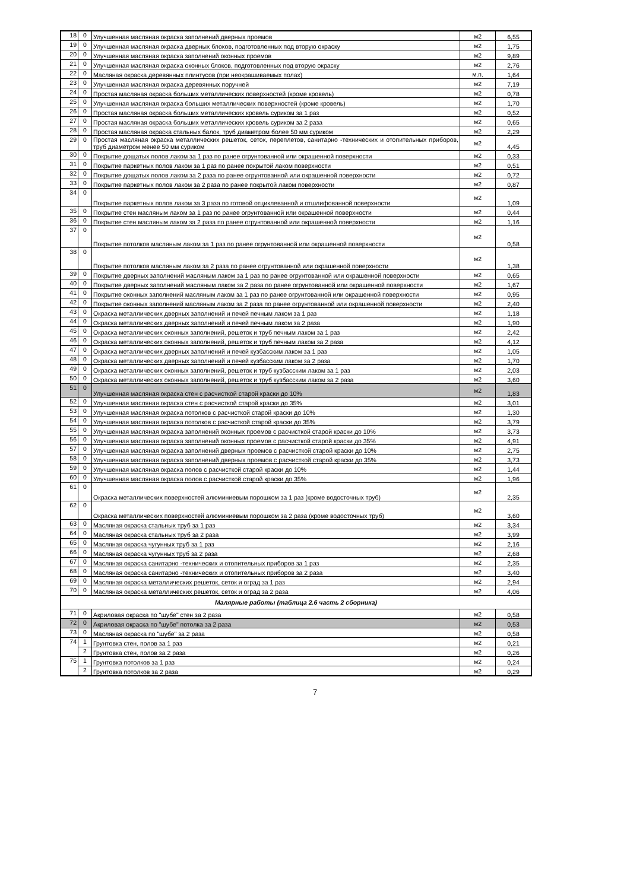| 18 | 0 | Улучшенная масляная окраска заполнений дверных проемов | м2 | 6,55 |
| 19 | 0 | Улучшенная масляная окраска дверных блоков, подготовленных под вторую окраску | м2 | 1,75 |
| 20 | 0 | Улучшенная масляная окраска заполнений оконных проемов | м2 | 9,89 |
| 21 | 0 | Улучшенная масляная окраска оконных блоков, подготовленных под вторую окраску | м2 | 2,76 |
| 22 | 0 | Масляная окраска деревянных плинтусов (при неокрашиваемых полах) | м.п. | 1,64 |
| 23 | 0 | Улучшенная масляная окраска деревянных поручней | м2 | 7,19 |
| 24 | 0 | Простая масляная окраска больших металлических поверхностей (кроме кровель) | м2 | 0,78 |
| 25 | 0 | Улучшенная масляная окраска больших металлических поверхностей (кроме кровель) | м2 | 1,70 |
| 26 | 0 | Простая масляная окраска больших металлических кровель суриком за 1 раз | м2 | 0,52 |
| 27 | 0 | Простая масляная окраска больших металлических кровель суриком за 2 раза | м2 | 0,65 |
| 28 | 0 | Простая масляная окраска стальных балок, труб диаметром более 50 мм суриком | м2 | 2,29 |
| 29 | 0 | Простая масляная окраска металлических решеток, сеток, переплетов, санитарно -технических и отопительных приборов, труб диаметром менее 50 мм суриком | м2 | 4,45 |
| 30 | 0 | Покрытие дощатых полов лаком за 1 раз по ранее огрунтованной или окрашенной поверхности | м2 | 0,33 |
| 31 | 0 | Покрытие паркетных полов лаком за 1 раз по ранее покрытой лаком поверхности | м2 | 0,51 |
| 32 | 0 | Покрытие дощатых полов лаком за 2 раза по ранее огрунтованной или окрашенной поверхности | м2 | 0,72 |
| 33 | 0 | Покрытие паркетных полов лаком за 2 раза по ранее покрытой лаком поверхности | м2 | 0,87 |
| 34 | 0 | Покрытие паркетных полов лаком за 3 раза по готовой отциклеванной и отшлифованной поверхности | м2 | 1,09 |
| 35 | 0 | Покрытие стен масляным лаком за 1 раз по ранее огрунтованной или окрашенной поверхности | м2 | 0,44 |
| 36 | 0 | Покрытие стен масляным лаком за 2 раза по ранее огрунтованной или окрашенной поверхности | м2 | 1,16 |
| 37 | 0 | Покрытие потолков масляным лаком за 1 раз по ранее огрунтованной или окрашенной поверхности | м2 | 0,58 |
| 38 | 0 | Покрытие потолков масляным лаком за 2 раза по ранее огрунтованной или окрашенной поверхности | м2 | 1,38 |
| 39 | 0 | Покрытие дверных заполнений масляным лаком за 1 раз по ранее огрунтованной или окрашенной поверхности | м2 | 0,65 |
| 40 | 0 | Покрытие дверных заполнений масляным лаком за 2 раза по ранее огрунтованной или окрашенной поверхности | м2 | 1,67 |
| 41 | 0 | Покрытие оконных заполнений масляным лаком за 1 раз по ранее огрунтованной или окрашенной поверхности | м2 | 0,95 |
| 42 | 0 | Покрытие оконных заполнений масляным лаком за 2 раза по ранее огрунтованной или окрашенной поверхности | м2 | 2,40 |
| 43 | 0 | Окраска металлических дверных заполнений и печей печным лаком за 1 раз | м2 | 1,18 |
| 44 | 0 | Окраска металлических дверных заполнений и печей печным лаком за 2 раза | м2 | 1,90 |
| 45 | 0 | Окраска металлических оконных заполнений, решеток и труб печным лаком за 1 раз | м2 | 2,42 |
| 46 | 0 | Окраска металлических оконных заполнений, решеток и труб печным лаком за 2 раза | м2 | 4,12 |
| 47 | 0 | Окраска металлических дверных заполнений и печей кузбасским лаком за 1 раз | м2 | 1,05 |
| 48 | 0 | Окраска металлических дверных заполнений и печей кузбасским лаком за 2 раза | м2 | 1,70 |
| 49 | 0 | Окраска металлических оконных заполнений, решеток и труб кузбасским лаком за 1 раз | м2 | 2,03 |
| 50 | 0 | Окраска металлических оконных заполнений, решеток и труб кузбасским лаком за 2 раза | м2 | 3,60 |
| 51 | 0 | Улучшенная масляная окраска стен с расчисткой старой краски до 10% | м2 | 1,83 |
| 52 | 0 | Улучшенная масляная окраска стен с расчисткой старой краски до 35% | м2 | 3,01 |
| 53 | 0 | Улучшенная масляная окраска потолков с расчисткой старой краски до 10% | м2 | 1,30 |
| 54 | 0 | Улучшенная масляная окраска потолков с расчисткой старой краски до 35% | м2 | 3,79 |
| 55 | 0 | Улучшенная масляная окраска заполнений оконных проемов с расчисткой старой краски до 10% | м2 | 3,73 |
| 56 | 0 | Улучшенная масляная окраска заполнений оконных проемов с расчисткой старой краски до 35% | м2 | 4,91 |
| 57 | 0 | Улучшенная масляная окраска заполнений дверных проемов с расчисткой старой краски до 10% | м2 | 2,75 |
| 58 | 0 | Улучшенная масляная окраска заполнений дверных проемов с расчисткой старой краски до 35% | м2 | 3,73 |
| 59 | 0 | Улучшенная масляная окраска полов с расчисткой старой краски до 10% | м2 | 1,44 |
| 60 | 0 | Улучшенная масляная окраска полов с расчисткой старой краски до 35% | м2 | 1,96 |
| 61 | 0 | Окраска металлических поверхностей алюминиевым порошком за 1 раз (кроме водосточных труб) | м2 | 2,35 |
| 62 | 0 | Окраска металлических поверхностей алюминиевым порошком за 2 раза (кроме водосточных труб) | м2 | 3,60 |
| 63 | 0 | Масляная окраска стальных труб за 1 раз | м2 | 3,34 |
| 64 | 0 | Масляная окраска стальных труб за 2 раза | м2 | 3,99 |
| 65 | 0 | Масляная окраска чугунных труб за 1 раз | м2 | 2,16 |
| 66 | 0 | Масляная окраска чугунных труб за 2 раза | м2 | 2,68 |
| 67 | 0 | Масляная окраска санитарно -технических и отопительных приборов за 1 раз | м2 | 2,35 |
| 68 | 0 | Масляная окраска санитарно -технических и отопительных приборов за 2 раза | м2 | 3,40 |
| 69 | 0 | Масляная окраска металлических решеток, сеток и оград за 1 раз | м2 | 2,94 |
| 70 | 0 | Масляная окраска металлических решеток, сеток и оград за 2 раза | м2 | 4,06 |
| Малярные работы (таблица 2.6 часть 2 сборника) | | | | |
| 71 | 0 | Акриловая окраска по "шубе" стен за 2 раза | м2 | 0,58 |
| 72 | 0 | Акриловая окраска по "шубе" потолка за 2 раза | м2 | 0,53 |
| 73 | 0 | Масляная окраска по "шубе" за 2 раза | м2 | 0,58 |
| 74 | 1 | Грунтовка стен, полов за 1 раз | м2 | 0,21 |
| | 2 | Грунтовка стен, полов за 2 раза | м2 | 0,26 |
| 75 | 1 | Грунтовка потолков за 1 раз | м2 | 0,24 |
| | 2 | Грунтовка потолков за 2 раза | м2 | 0,29 |
7